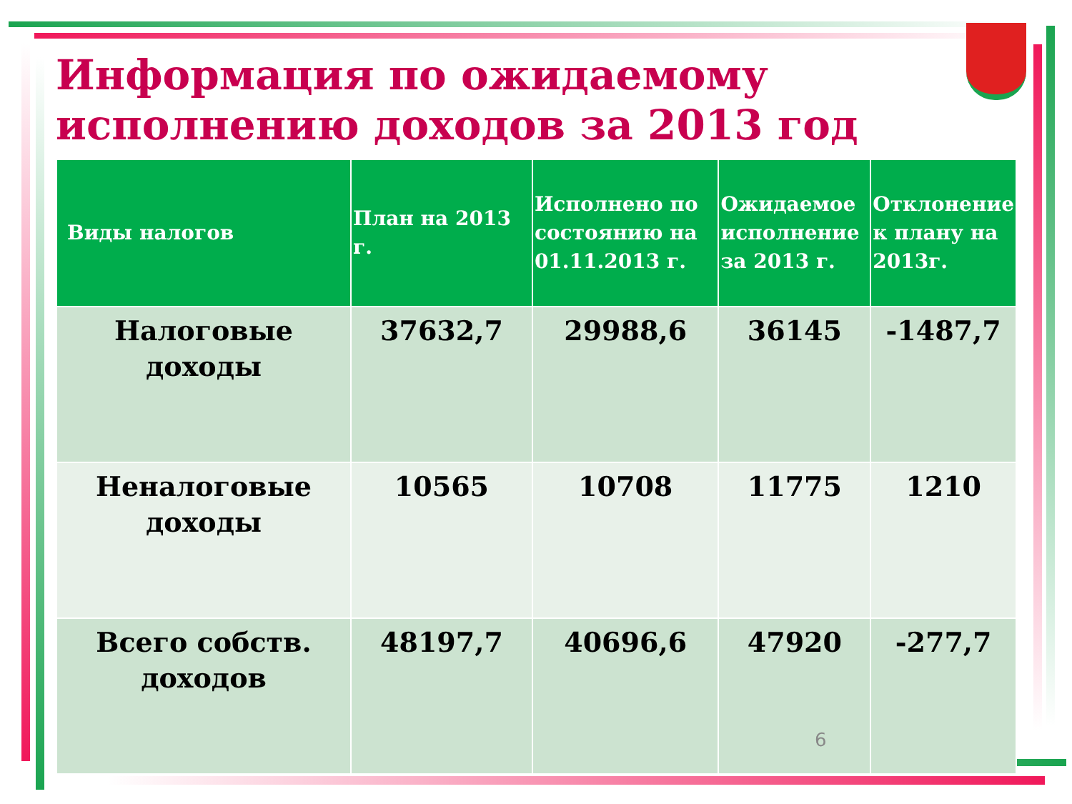Информация по ожидаемому исполнению доходов за 2013 год
| Виды налогов | План на 2013 г. | Исполнено по состоянию на 01.11.2013 г. | Ожидаемое исполнение за 2013 г. | Отклонение к плану на 2013г. |
| --- | --- | --- | --- | --- |
| Налоговые доходы | 37632,7 | 29988,6 | 36145 | -1487,7 |
| Неналоговые доходы | 10565 | 10708 | 11775 | 1210 |
| Всего собств. доходов | 48197,7 | 40696,6 | 47920 | -277,7 |
6